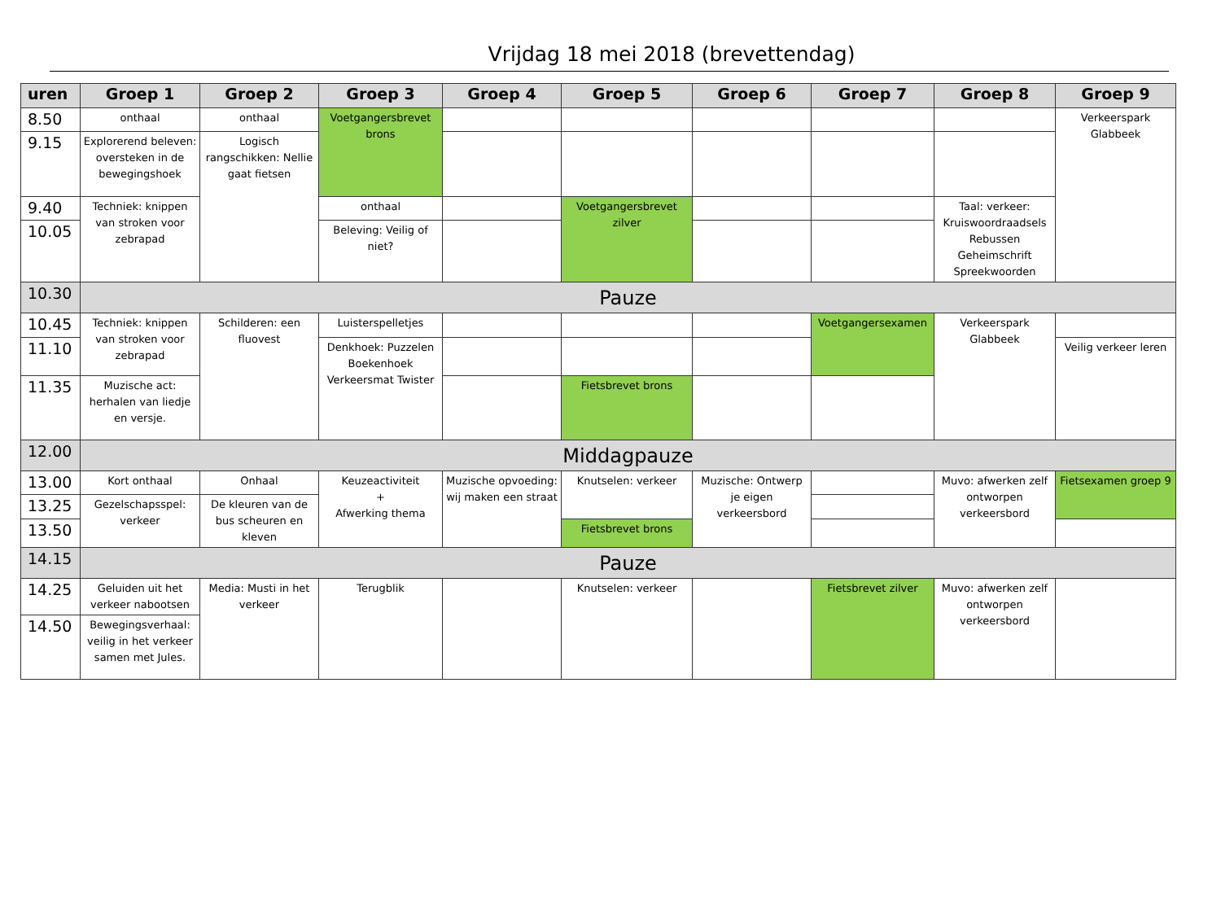Vrijdag 18 mei 2018 (brevettendag)
| uren | Groep 1 | Groep 2 | Groep 3 | Groep 4 | Groep 5 | Groep 6 | Groep 7 | Groep 8 | Groep 9 |
| --- | --- | --- | --- | --- | --- | --- | --- | --- | --- |
| 8.50 | onthaal | onthaal | Voetgangersbrevet brons | | | | | | Verkeerspark Glabbeek |
| 9.15 | Explorerend beleven: oversteken in de bewegingshoek | Logisch rangschikken: Nellie gaat fietsen | | | | | | | |
| 9.40 | Techniek: knippen van stroken voor zebrapad | | onthaal | | Voetgangersbrevet zilver | | | Taal: verkeer: Kruiswoordraadsels Rebussen Geheimschrift Spreekwoorden | |
| 10.05 | | | Beleving: Veilig of niet? | | | | | | |
| 10.30 | Pauze | | | | | | | | |
| 10.45 | Techniek: knippen van stroken voor zebrapad | Schilderen: een fluovest | Luisterspelletjes | | | | Voetgangersexamen | Verkeerspark Glabbeek | |
| 11.10 | | | Denkhoek: Puzzelen Boekenhoek Verkeersmat Twister | | | | | | Veilig verkeer leren |
| 11.35 | Muzische act: herhalen van liedje en versje. | | | | Fietsbrevet brons | | | | |
| 12.00 | Middagpauze | | | | | | | | |
| 13.00 | Kort onthaal | Onhaal | Keuzeactiviteit + Afwerking thema | Muzische opvoeding: wij maken een straat | Knutselen: verkeer | Muzische: Ontwerp je eigen verkeersbord | | Muvo: afwerken zelf ontworpen verkeersbord | Fietsexamen groep 9 |
| 13.25 | Gezelschapsspel: verkeer | De kleuren van de bus scheuren en kleven | | | | | | | |
| 13.50 | | | | | Fietsbrevet brons | | | | |
| 14.15 | Pauze | | | | | | | | |
| 14.25 | Geluiden uit het verkeer nabootsen | Media: Musti in het verkeer | Terugblik | | Knutselen: verkeer | | Fietsbrevet zilver | Muvo: afwerken zelf ontworpen verkeersbord | |
| 14.50 | Bewegingsverhaal: veilig in het verkeer samen met Jules. | | | | | | | | |